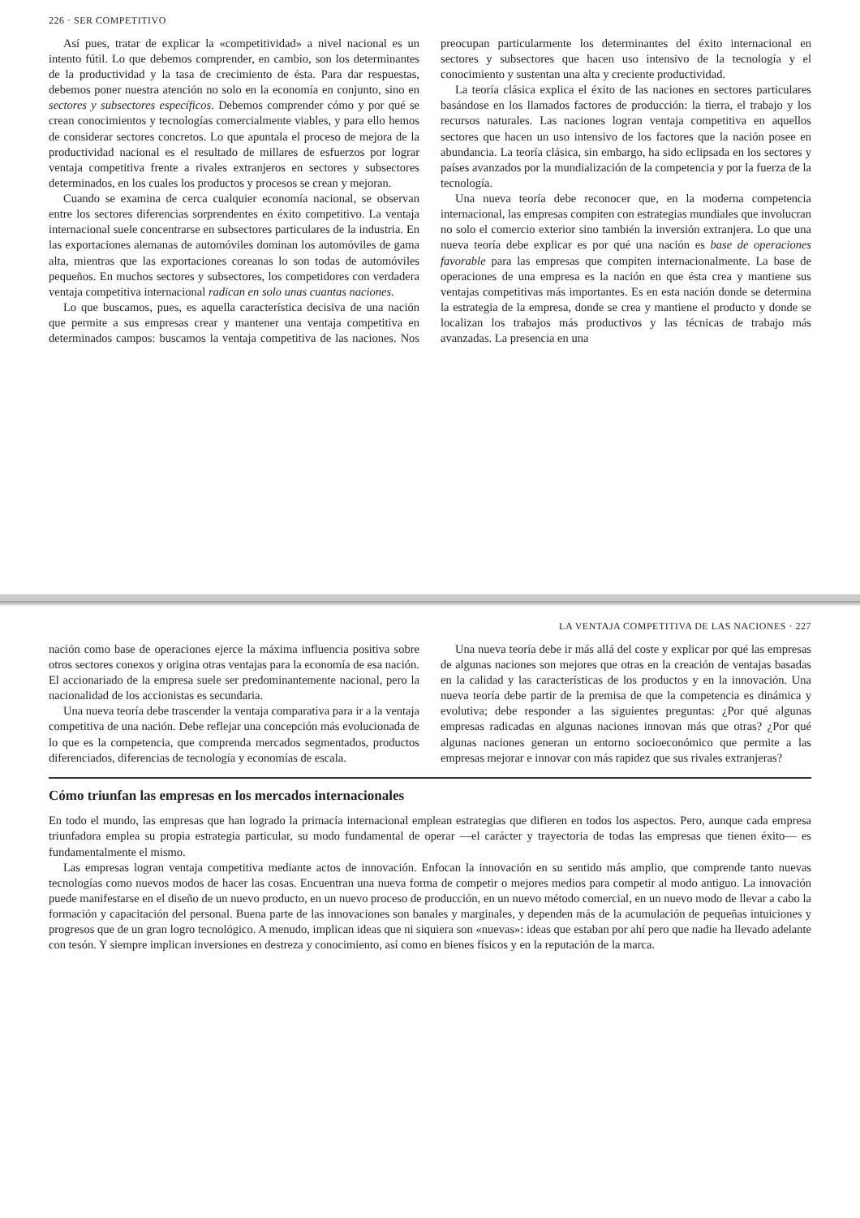226 · SER COMPETITIVO
Así pues, tratar de explicar la «competitividad» a nivel nacional es un intento fútil. Lo que debemos comprender, en cambio, son los determinantes de la productividad y la tasa de crecimiento de ésta. Para dar respuestas, debemos poner nuestra atención no solo en la economía en conjunto, sino en sectores y subsectores específicos. Debemos comprender cómo y por qué se crean conocimientos y tecnologías comercialmente viables, y para ello hemos de considerar sectores concretos. Lo que apuntala el proceso de mejora de la productividad nacional es el resultado de millares de esfuerzos por lograr ventaja competitiva frente a rivales extranjeros en sectores y subsectores determinados, en los cuales los productos y procesos se crean y mejoran.
Cuando se examina de cerca cualquier economía nacional, se observan entre los sectores diferencias sorprendentes en éxito competitivo. La ventaja internacional suele concentrarse en subsectores particulares de la industria. En las exportaciones alemanas de automóviles dominan los automóviles de gama alta, mientras que las exportaciones coreanas lo son todas de automóviles pequeños. En muchos sectores y subsectores, los competidores con verdadera ventaja competitiva internacional radican en solo unas cuantas naciones.
Lo que buscamos, pues, es aquella característica decisiva de una nación que permite a sus empresas crear y mantener una ventaja competitiva en determinados campos: buscamos la ventaja competitiva de las naciones. Nos preocupan particularmente los determinantes del éxito internacional en sectores y subsectores que hacen uso intensivo de la tecnología y el conocimiento y sustentan una alta y creciente productividad.
La teoría clásica explica el éxito de las naciones en sectores particulares basándose en los llamados factores de producción: la tierra, el trabajo y los recursos naturales. Las naciones logran ventaja competitiva en aquellos sectores que hacen un uso intensivo de los factores que la nación posee en abundancia. La teoría clásica, sin embargo, ha sido eclipsada en los sectores y países avanzados por la mundialización de la competencia y por la fuerza de la tecnología.
Una nueva teoría debe reconocer que, en la moderna competencia internacional, las empresas compiten con estrategias mundiales que involucran no solo el comercio exterior sino también la inversión extranjera. Lo que una nueva teoría debe explicar es por qué una nación es base de operaciones favorable para las empresas que compiten internacionalmente. La base de operaciones de una empresa es la nación en que ésta crea y mantiene sus ventajas competitivas más importantes. Es en esta nación donde se determina la estrategia de la empresa, donde se crea y mantiene el producto y donde se localizan los trabajos más productivos y las técnicas de trabajo más avanzadas. La presencia en una
LA VENTAJA COMPETITIVA DE LAS NACIONES · 227
nación como base de operaciones ejerce la máxima influencia positiva sobre otros sectores conexos y origina otras ventajas para la economía de esa nación. El accionariado de la empresa suele ser predominantemente nacional, pero la nacionalidad de los accionistas es secundaria.
Una nueva teoría debe trascender la ventaja comparativa para ir a la ventaja competitiva de una nación. Debe reflejar una concepción más evolucionada de lo que es la competencia, que comprenda mercados segmentados, productos diferenciados, diferencias de tecnología y economías de escala.
Una nueva teoría debe ir más allá del coste y explicar por qué las empresas de algunas naciones son mejores que otras en la creación de ventajas basadas en la calidad y las características de los productos y en la innovación. Una nueva teoría debe partir de la premisa de que la competencia es dinámica y evolutiva; debe responder a las siguientes preguntas: ¿Por qué algunas empresas radicadas en algunas naciones innovan más que otras? ¿Por qué algunas naciones generan un entorno socioeconómico que permite a las empresas mejorar e innovar con más rapidez que sus rivales extranjeras?
Cómo triunfan las empresas en los mercados internacionales
En todo el mundo, las empresas que han logrado la primacía internacional emplean estrategias que difieren en todos los aspectos. Pero, aunque cada empresa triunfadora emplea su propia estrategia particular, su modo fundamental de operar —el carácter y trayectoria de todas las empresas que tienen éxito— es fundamentalmente el mismo.
Las empresas logran ventaja competitiva mediante actos de innovación. Enfocan la innovación en su sentido más amplio, que comprende tanto nuevas tecnologías como nuevos modos de hacer las cosas. Encuentran una nueva forma de competir o mejores medios para competir al modo antiguo. La innovación puede manifestarse en el diseño de un nuevo producto, en un nuevo proceso de producción, en un nuevo método comercial, en un nuevo modo de llevar a cabo la formación y capacitación del personal. Buena parte de las innovaciones son banales y marginales, y dependen más de la acumulación de pequeñas intuiciones y progresos que de un gran logro tecnológico. A menudo, implican ideas que ni siquiera son «nuevas»: ideas que estaban por ahí pero que nadie ha llevado adelante con tesón. Y siempre implican inversiones en destreza y conocimiento, así como en bienes físicos y en la reputación de la marca.